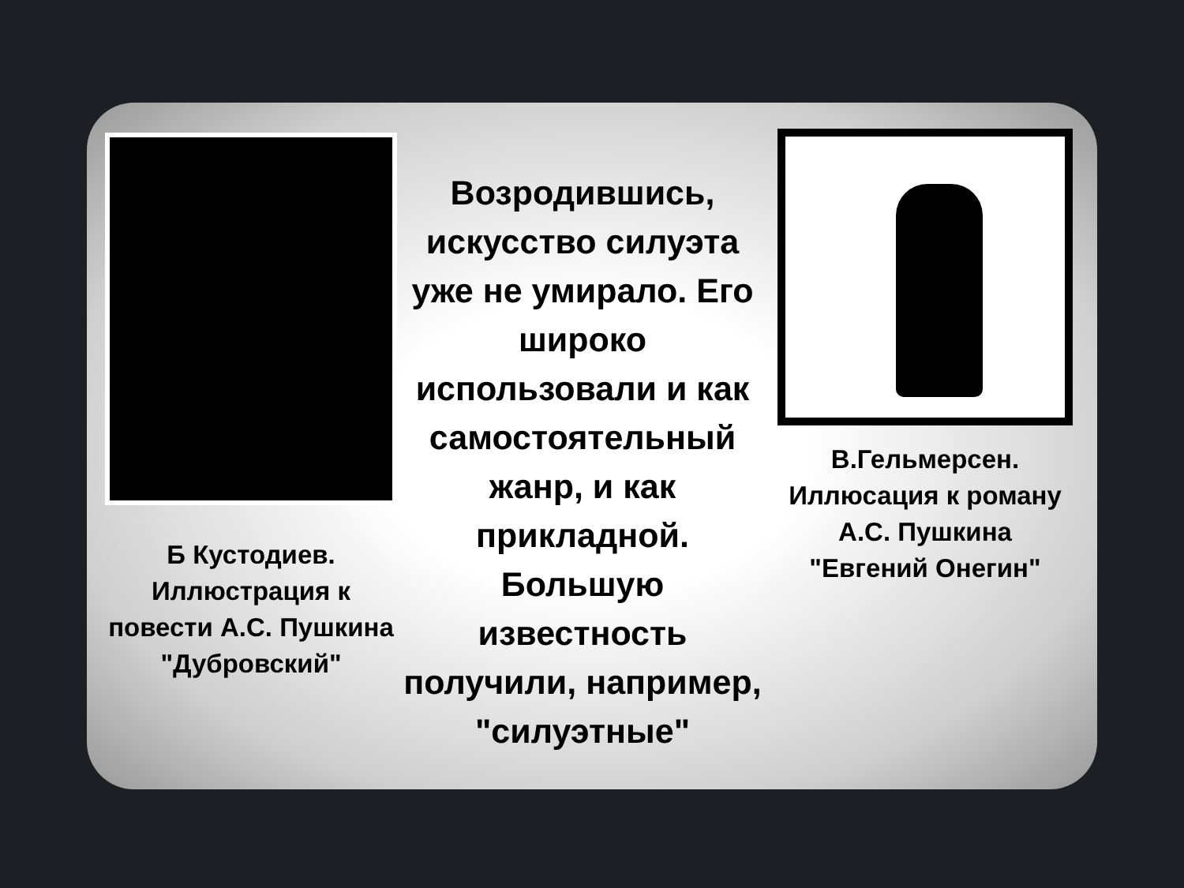Б Кустодиев. Иллюстрация к повести А.С. Пушкина "Дубровский"
Возродившись, искусство силуэта уже не умирало. Его широко использовали и как самостоятельный жанр, и как прикладной. Большую известность получили, например, "силуэтные"
В.Гельмерсен. Иллюсация к роману А.С. Пушкина "Евгений Онегин"